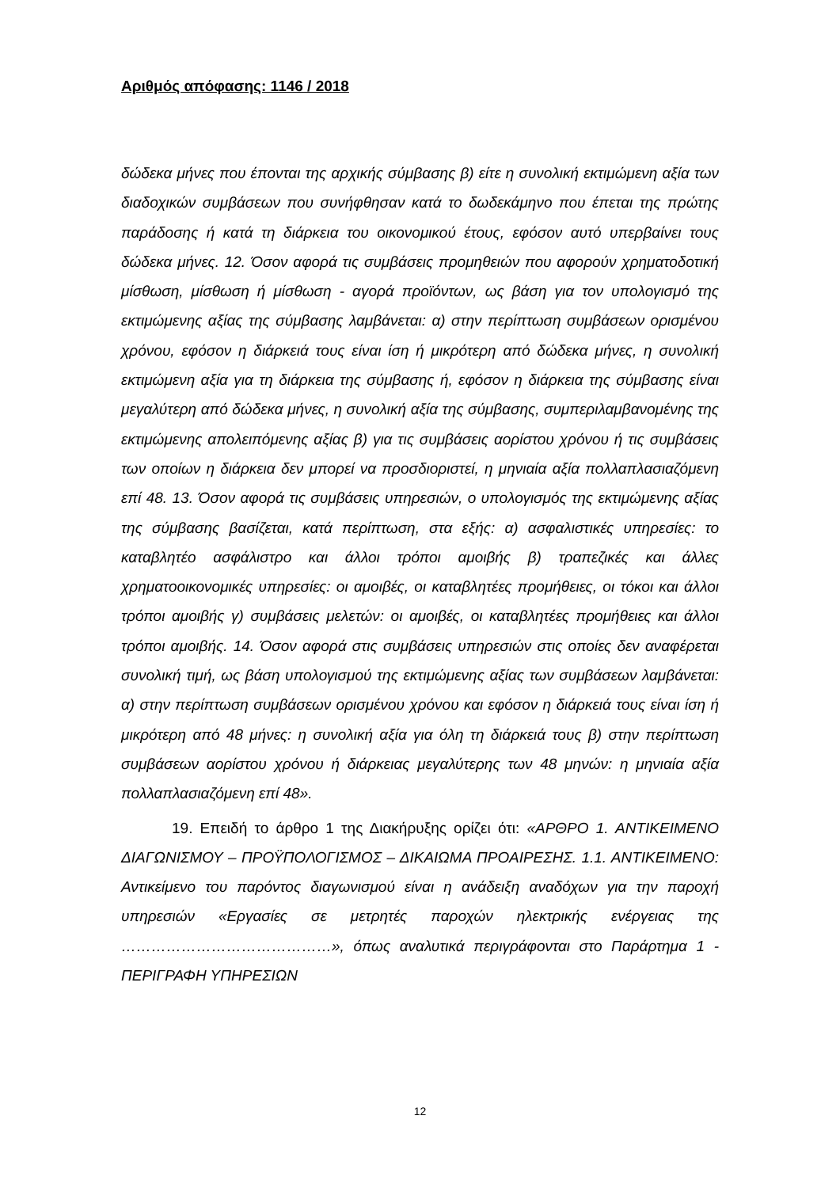Αριθμός απόφασης: 1146 / 2018
δώδεκα μήνες που έπονται της αρχικής σύμβασης β) είτε η συνολική εκτιμώμενη αξία των διαδοχικών συμβάσεων που συνήφθησαν κατά το δωδεκάμηνο που έπεται της πρώτης παράδοσης ή κατά τη διάρκεια του οικονομικού έτους, εφόσον αυτό υπερβαίνει τους δώδεκα μήνες. 12. Όσον αφορά τις συμβάσεις προμηθειών που αφορούν χρηματοδοτική μίσθωση, μίσθωση ή μίσθωση - αγορά προϊόντων, ως βάση για τον υπολογισμό της εκτιμώμενης αξίας της σύμβασης λαμβάνεται: α) στην περίπτωση συμβάσεων ορισμένου χρόνου, εφόσον η διάρκειά τους είναι ίση ή μικρότερη από δώδεκα μήνες, η συνολική εκτιμώμενη αξία για τη διάρκεια της σύμβασης ή, εφόσον η διάρκεια της σύμβασης είναι μεγαλύτερη από δώδεκα μήνες, η συνολική αξία της σύμβασης, συμπεριλαμβανομένης της εκτιμώμενης απολειπόμενης αξίας β) για τις συμβάσεις αορίστου χρόνου ή τις συμβάσεις των οποίων η διάρκεια δεν μπορεί να προσδιοριστεί, η μηνιαία αξία πολλαπλασιαζόμενη επί 48. 13. Όσον αφορά τις συμβάσεις υπηρεσιών, ο υπολογισμός της εκτιμώμενης αξίας της σύμβασης βασίζεται, κατά περίπτωση, στα εξής: α) ασφαλιστικές υπηρεσίες: το καταβλητέο ασφάλιστρο και άλλοι τρόποι αμοιβής β) τραπεζικές και άλλες χρηματοοικονομικές υπηρεσίες: οι αμοιβές, οι καταβλητέες προμήθειες, οι τόκοι και άλλοι τρόποι αμοιβής γ) συμβάσεις μελετών: οι αμοιβές, οι καταβλητέες προμήθειες και άλλοι τρόποι αμοιβής. 14. Όσον αφορά στις συμβάσεις υπηρεσιών στις οποίες δεν αναφέρεται συνολική τιμή, ως βάση υπολογισμού της εκτιμώμενης αξίας των συμβάσεων λαμβάνεται: α) στην περίπτωση συμβάσεων ορισμένου χρόνου και εφόσον η διάρκειά τους είναι ίση ή μικρότερη από 48 μήνες: η συνολική αξία για όλη τη διάρκειά τους β) στην περίπτωση συμβάσεων αορίστου χρόνου ή διάρκειας μεγαλύτερης των 48 μηνών: η μηνιαία αξία πολλαπλασιαζόμενη επί 48».
19. Επειδή το άρθρο 1 της Διακήρυξης ορίζει ότι: «ΑΡΘΡΟ 1. ΑΝΤΙΚΕΙΜΕΝΟ ΔΙΑΓΩΝΙΣΜΟΥ – ΠΡΟΫΠΟΛΟΓΙΣΜΟΣ – ΔΙΚΑΙΩΜΑ ΠΡΟΑΙΡΕΣΗΣ. 1.1. ΑΝΤΙΚΕΙΜΕΝΟ: Αντικείμενο του παρόντος διαγωνισμού είναι η ανάδειξη αναδόχων για την παροχή υπηρεσιών «Εργασίες σε μετρητές παροχών ηλεκτρικής ενέργειας της ……………………………………», όπως αναλυτικά περιγράφονται στο Παράρτημα 1 - ΠΕΡΙΓΡΑΦΗ ΥΠΗΡΕΣΙΩΝ
12